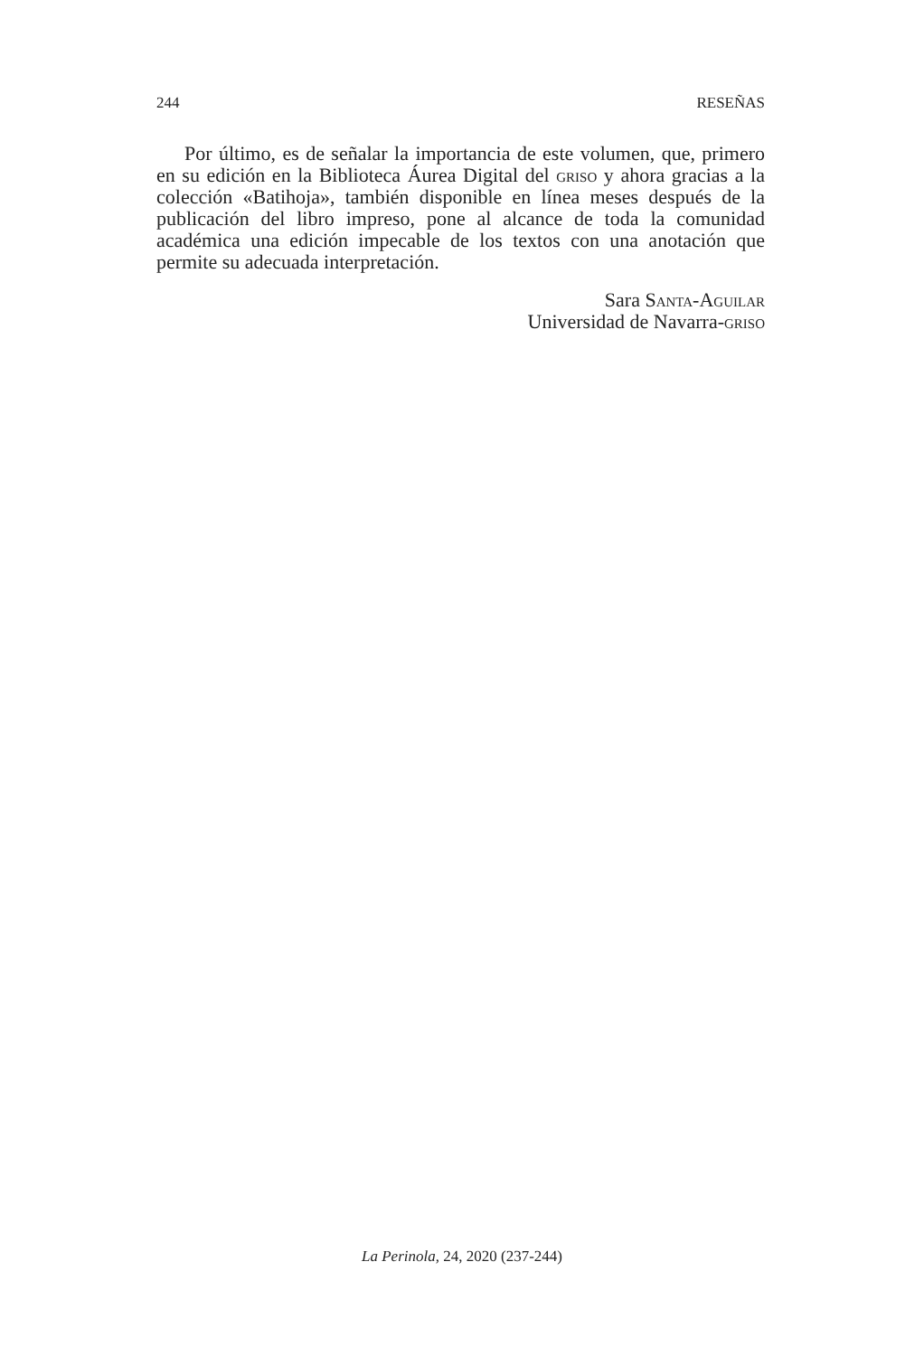244 RESEÑAS
Por último, es de señalar la importancia de este volumen, que, primero en su edición en la Biblioteca Áurea Digital del griso y ahora gracias a la colección «Batihoja», también disponible en línea meses después de la publicación del libro impreso, pone al alcance de toda la comunidad académica una edición impecable de los textos con una anotación que permite su adecuada interpretación.
Sara Santa-Aguilar
Universidad de Navarra-griso
La Perinola, 24, 2020 (237-244)